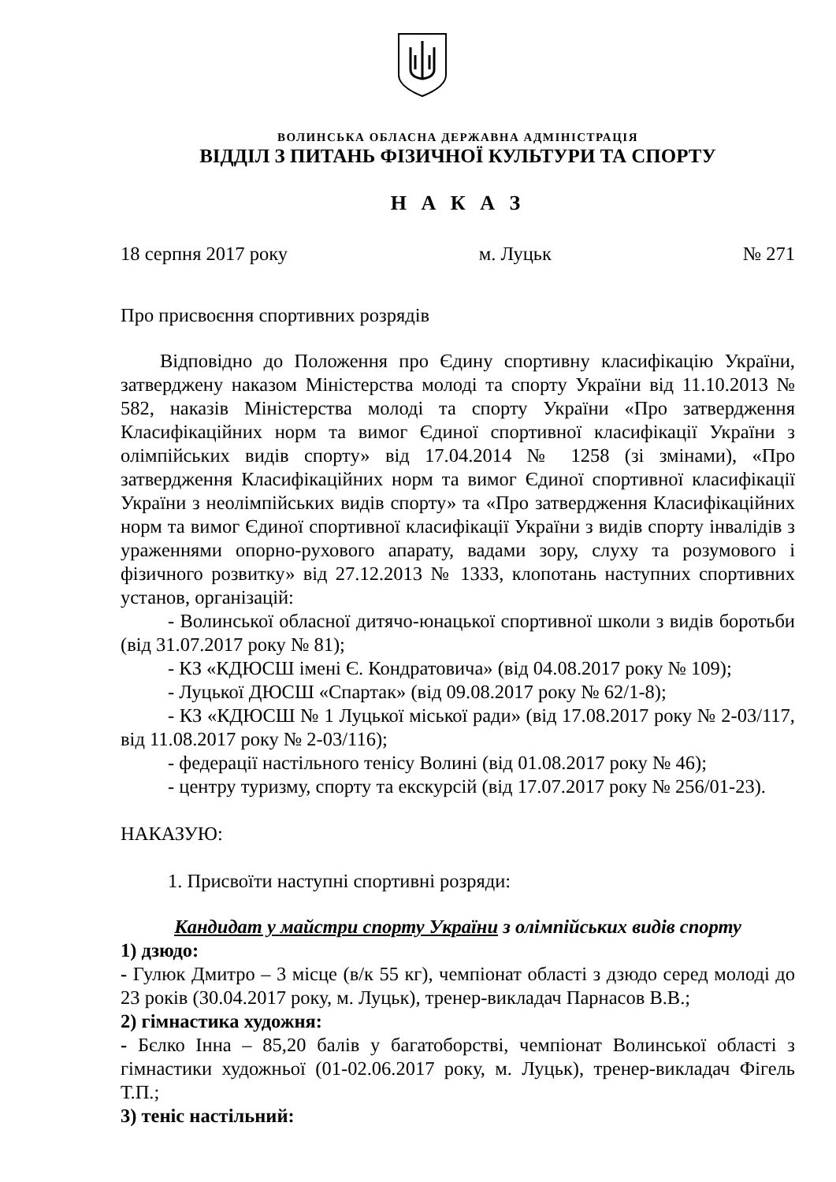ВОЛИНСЬКА ОБЛАСНА ДЕРЖАВНА АДМІНІСТРАЦІЯ
ВІДДІЛ З ПИТАНЬ ФІЗИЧНОЇ КУЛЬТУРИ ТА СПОРТУ
Н А К А З
18 серпня 2017 року м. Луцьк № 271
Про присвоєння спортивних розрядів
Відповідно до Положення про Єдину спортивну класифікацію України, затверджену наказом Міністерства молоді та спорту України від 11.10.2013 № 582, наказів Міністерства молоді та спорту України «Про затвердження Класифікаційних норм та вимог Єдиної спортивної класифікації України з олімпійських видів спорту» від 17.04.2014 № 1258 (зі змінами), «Про затвердження Класифікаційних норм та вимог Єдиної спортивної класифікації України з неолімпійських видів спорту» та «Про затвердження Класифікаційних норм та вимог Єдиної спортивної класифікації України з видів спорту інвалідів з ураженнями опорно-рухового апарату, вадами зору, слуху та розумового і фізичного розвитку» від 27.12.2013 № 1333, клопотань наступних спортивних установ, організацій:
- Волинської обласної дитячо-юнацької спортивної школи з видів боротьби (від 31.07.2017 року № 81);
- КЗ «КДЮСШ імені Є. Кондратовича» (від 04.08.2017 року № 109);
- Луцької ДЮСШ «Спартак» (від 09.08.2017 року № 62/1-8);
- КЗ «КДЮСШ № 1 Луцької міської ради» (від 17.08.2017 року № 2-03/117, від 11.08.2017 року № 2-03/116);
- федерації настільного тенісу Волині (від 01.08.2017 року № 46);
- центру туризму, спорту та екскурсій (від 17.07.2017 року № 256/01-23).
НАКАЗУЮ:
1. Присвоїти наступні спортивні розряди:
Кандидат у майстри спорту України з олімпійських видів спорту
1) дзюдо:
- Гулюк Дмитро – 3 місце (в/к 55 кг), чемпіонат області з дзюдо серед молоді до 23 років (30.04.2017 року, м. Луцьк), тренер-викладач Парнасов В.В.;
2) гімнастика художня:
- Бєлко Інна – 85,20 балів у багатоборстві, чемпіонат Волинської області з гімнастики художньої (01-02.06.2017 року, м. Луцьк), тренер-викладач Фігель Т.П.;
3) теніс настільний: